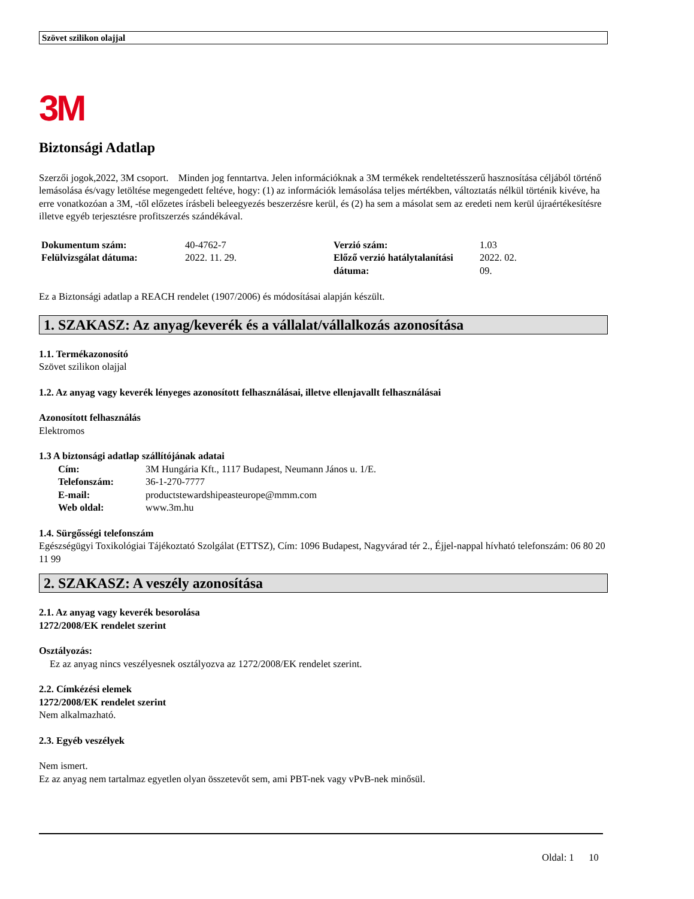Szövet szilikon olajjal
3M
Biztonsági Adatlap
Szerzői jogok,2022, 3M csoport. Minden jog fenntartva. Jelen információknak a 3M termékek rendeltetésszerű hasznosítása céljából történő lemásolása és/vagy letöltése megengedett feltéve, hogy: (1) az információk lemásolása teljes mértékben, változtatás nélkül történik kivéve, ha erre vonatkozóan a 3M, -től előzetes írásbeli beleegyezés beszerzésre kerül, és (2) ha sem a másolat sem az eredeti nem kerül újraértékesítésre illetve egyéb terjesztésre profitszerzés szándékával.
| Dokumentum szám: | 40-4762-7 | Verzió szám: | 1.03 |
| Felülvizsgálat dátuma: | 2022. 11. 29. | Előző verzió hatálytalanítási dátuma: | 2022. 02. 09. |
Ez a Biztonsági adatlap a REACH rendelet (1907/2006) és módosításai alapján készült.
1. SZAKASZ: Az anyag/keverék és a vállalat/vállalkozás azonosítása
1.1. Termékazonosító
Szövet szilikon olajjal
1.2. Az anyag vagy keverék lényeges azonosított felhasználásai, illetve ellenjavallt felhasználásai
Azonosított felhasználás
Elektromos
1.3 A biztonsági adatlap szállítójának adatai
| Cím: | 3M Hungária Kft., 1117 Budapest, Neumann János u. 1/E. |
| Telefonszám: | 36-1-270-7777 |
| E-mail: | productstewardshipeasteurope@mmm.com |
| Web oldal: | www.3m.hu |
1.4. Sürgősségi telefonszám
Egészségügyi Toxikológiai Tájékoztató Szolgálat (ETTSZ), Cím: 1096 Budapest, Nagyvárad tér 2., Éjjel-nappal hívható telefonszám: 06 80 20 11 99
2. SZAKASZ: A veszély azonosítása
2.1. Az anyag vagy keverék besorolása
1272/2008/EK rendelet szerint
Osztályozás:
Ez az anyag nincs veszélyesnek osztályozva az 1272/2008/EK rendelet szerint.
2.2. Címkézési elemek
1272/2008/EK rendelet szerint
Nem alkalmazható.
2.3. Egyéb veszélyek
Nem ismert.
Ez az anyag nem tartalmaz egyetlen olyan összetevőt sem, ami PBT-nek vagy vPvB-nek minősül.
Oldal: 1 10